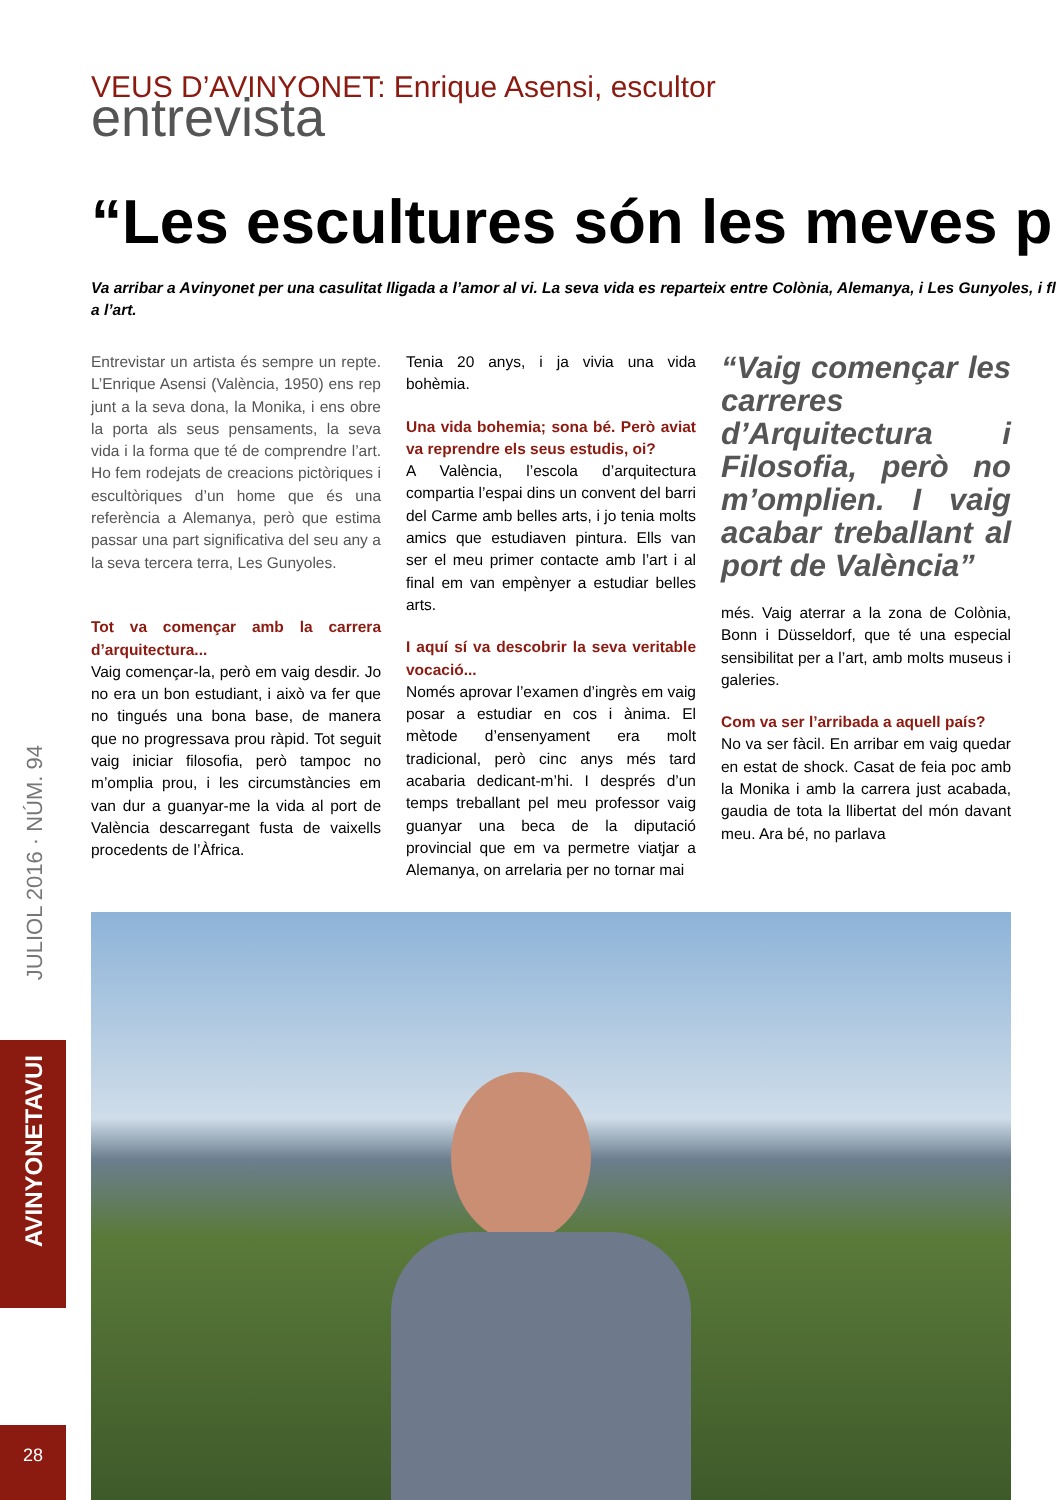JULIOL 2016 · NÚM. 94
AVINYONETAVUI
28
VEUS D’AVINYONET: Enrique Asensi, escultor
entrevista
“Les escultures són les meves p
Va arribar a Avinyonet per una casulitat lligada a l’amor al vi. La seva vida es reparteix entre Colònia, Alemanya, i Les Gunyoles, i fl
a l’art.
Entrevistar un artista és sempre un repte. L’Enrique Asensi (València, 1950) ens rep junt a la seva dona, la Monika, i ens obre la porta als seus pensaments, la seva vida i la forma que té de comprendre l’art. Ho fem rodejats de creacions pictòriques i escultòriques d’un home que és una referència a Alemanya, però que estima passar una part significativa del seu any a la seva tercera terra, Les Gunyoles.
Tot va començar amb la carrera d’arquitectura...
Vaig començar-la, però em vaig desdir. Jo no era un bon estudiant, i això va fer que no tingués una bona base, de manera que no progressava prou ràpid. Tot seguit vaig iniciar filosofia, però tampoc no m’omplia prou, i les circumstàncies em van dur a guanyar-me la vida al port de València descarregant fusta de vaixells procedents de l’Àfrica.
Tenia 20 anys, i ja vivia una vida bohèmia.
Una vida bohemia; sona bé. Però aviat va reprendre els seus estudis, oi?
A València, l’escola d’arquitectura compartia l’espai dins un convent del barri del Carme amb belles arts, i jo tenia molts amics que estudiaven pintura. Ells van ser el meu primer contacte amb l’art i al final em van empènyer a estudiar belles arts.
I aquí sí va descobrir la seva veritable vocació...
Només aprovar l’examen d’ingrès em vaig posar a estudiar en cos i ànima. El mètode d’ensenyament era molt tradicional, però cinc anys més tard acabaria dedicant-m’hi. I després d’un temps treballant pel meu professor vaig guanyar una beca de la diputació provincial que em va permetre viatjar a Alemanya, on arrelaria per no tornar mai
“Vaig començar les carreres d’Arquitectura i Filosofia, però no m’omplien. I vaig acabar treballant al port de València”
més. Vaig aterrar a la zona de Colònia, Bonn i Düsseldorf, que té una especial sensibilitat per a l’art, amb molts museus i galeries.
Com va ser l’arribada a aquell país?
No va ser fàcil. En arribar em vaig quedar en estat de shock. Casat de feia poc amb la Monika i amb la carrera just acabada, gaudia de tota la llibertat del món davant meu. Ara bé, no parlava